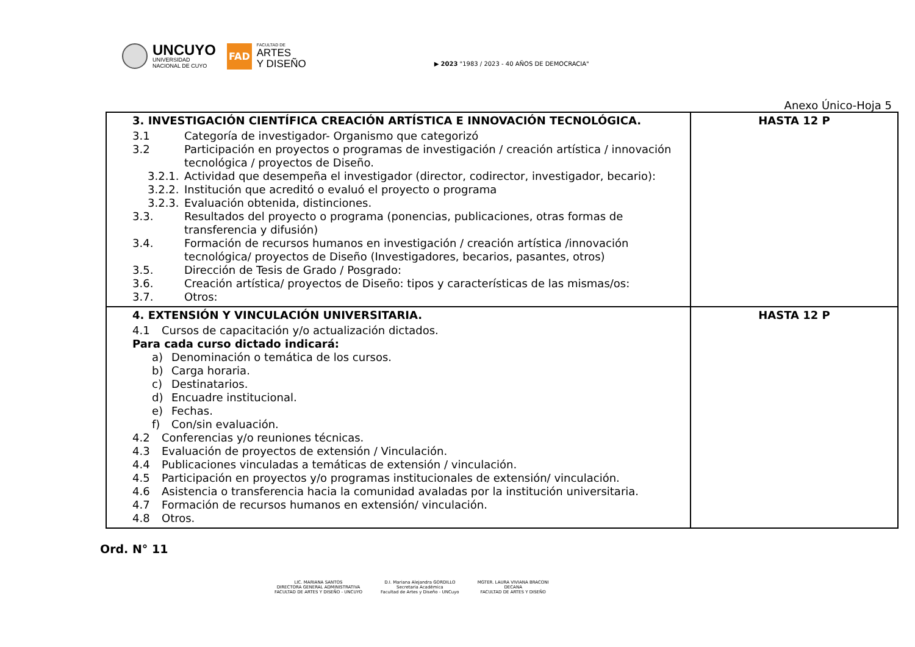UNCUYO
UNIVERSIDAD
NACIONAL DE CUYO
FAD
FACULTAD DE
ARTES
Y DISEÑO
▶ 2023 "1983 / 2023 - 40 AÑOS DE DEMOCRACIA"
Anexo Único-Hoja 5
| 3. INVESTIGACIÓN CIENTÍFICA CREACIÓN ARTÍSTICA E INNOVACIÓN TECNOLÓGICA. 3.1 Categoría de investigador- Organismo que categorizó 3.2 Participación en proyectos o programas de investigación / creación artística / innovación tecnológica / proyectos de Diseño. 3.2.1. Actividad que desempeña el investigador (director, codirector, investigador, becario): 3.2.2. Institución que acreditó o evaluó el proyecto o programa 3.2.3. Evaluación obtenida, distinciones. 3.3. Resultados del proyecto o programa (ponencias, publicaciones, otras formas de transferencia y difusión) 3.4. Formación de recursos humanos en investigación / creación artística /innovación tecnológica/ proyectos de Diseño (Investigadores, becarios, pasantes, otros) 3.5. Dirección de Tesis de Grado / Posgrado: 3.6. Creación artística/ proyectos de Diseño: tipos y características de las mismas/os: 3.7. Otros: | HASTA 12 P |
| 4. EXTENSIÓN Y VINCULACIÓN UNIVERSITARIA. 4.1 Cursos de capacitación y/o actualización dictados. Para cada curso dictado indicará: a) Denominación o temática de los cursos. b) Carga horaria. c) Destinatarios. d) Encuadre institucional. e) Fechas. f) Con/sin evaluación. 4.2 Conferencias y/o reuniones técnicas. 4.3 Evaluación de proyectos de extensión / Vinculación. 4.4 Publicaciones vinculadas a temáticas de extensión / vinculación. 4.5 Participación en proyectos y/o programas institucionales de extensión/ vinculación. 4.6 Asistencia o transferencia hacia la comunidad avaladas por la institución universitaria. 4.7 Formación de recursos humanos en extensión/ vinculación. 4.8 Otros. | HASTA 12 P |
Ord. N° 11
LIC. MARIANA SANTOS
DIRECTORA GENERAL ADMINISTRATIVA
FACULTAD DE ARTES Y DISEÑO - UNCUYO
D.I. Mariana Alejandra GORDILLO
Secretaria Académica
Facultad de Artes y Diseño - UNCuyo
MGTER. LAURA VIVIANA BRACONI
DECANA
FACULTAD DE ARTES Y DISEÑO